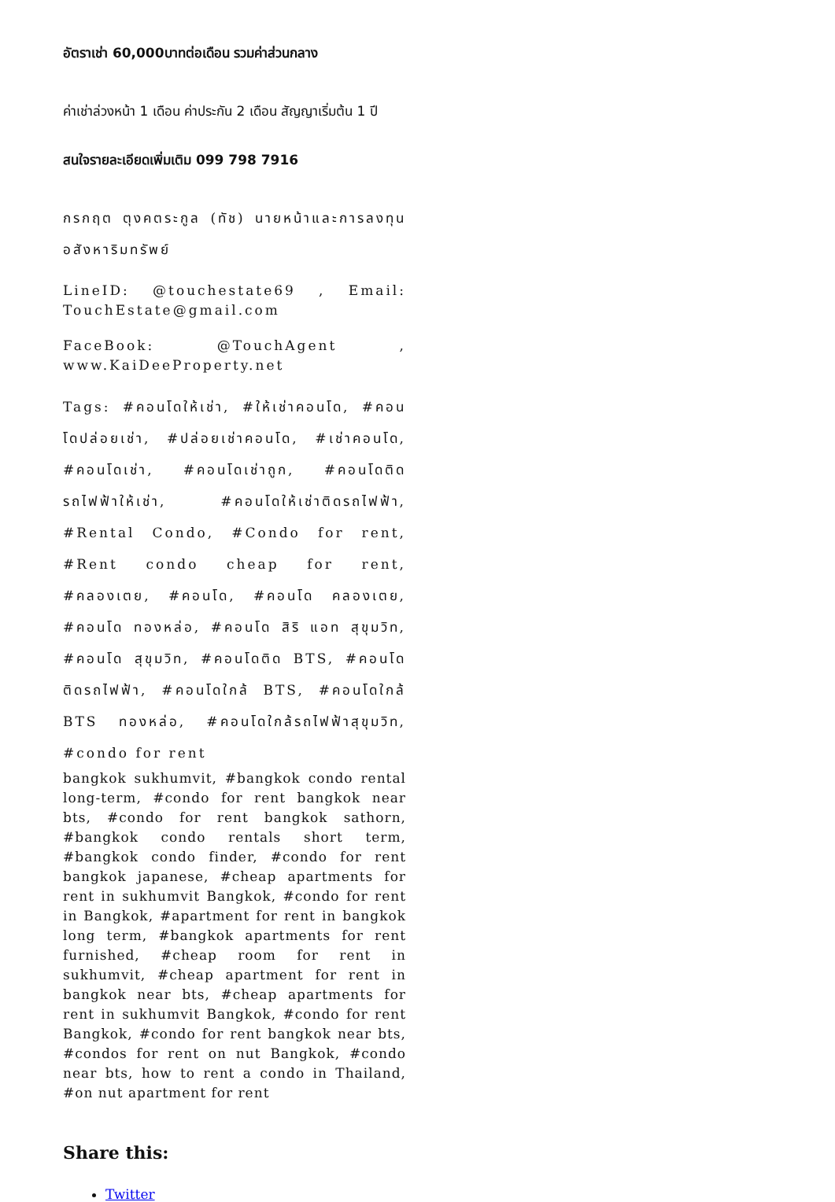อัตราเช่า 60,000บาทต่อเดือน รวมค่าส่วนกลาง
ค่าเช่าล่วงหน้า 1 เดือน ค่าประกัน 2 เดือน สัญญาเริ่มต้น 1 ปี
สนใจรายละเอียดเพิ่มเติม 099 798 7916
กรกฤต ตุงคตระกูล (ทัช) นายหน้าและการลงทุนอสังหาริมทรัพย์
LineID: @touchestate69 , Email: TouchEstate@gmail.com
FaceBook: @TouchAgent , www.KaiDeeProperty.net
Tags: #คอนโดให้เช่า, #ให้เช่าคอนโด, #คอนโดปล่อยเช่า, #ปล่อยเช่าคอนโด, #เช่าคอนโด, #คอนโดเช่า, #คอนโดเช่าถูก, #คอนโดติดรถไฟฟ้าให้เช่า, #คอนโดให้เช่าติดรถไฟฟ้า, #Rental Condo, #Condo for rent, #Rent condo cheap for rent, #คลองเตย, #คอนโด, #คอนโด คลองเตย, #คอนโด ทองหล่อ, #คอนโด สิริ แอท สุขุมวิท, #คอนโด สุขุมวิท, #คอนโดติด BTS, #คอนโดติดรถไฟฟ้า, #คอนโดใกล้ BTS, #คอนโดใกล้ BTS ทองหล่อ, #คอนโดใกล้รถไฟฟ้าสุขุมวิท, #condo for rent
bangkok sukhumvit, #bangkok condo rental long-term, #condo for rent bangkok near bts, #condo for rent bangkok sathorn, #bangkok condo rentals short term, #bangkok condo finder, #condo for rent bangkok japanese, #cheap apartments for rent in sukhumvit Bangkok, #condo for rent in Bangkok, #apartment for rent in bangkok long term, #bangkok apartments for rent furnished, #cheap room for rent in sukhumvit, #cheap apartment for rent in bangkok near bts, #cheap apartments for rent in sukhumvit Bangkok, #condo for rent Bangkok, #condo for rent bangkok near bts, #condos for rent on nut Bangkok, #condo near bts, how to rent a condo in Thailand, #on nut apartment for rent
Share this:
Twitter